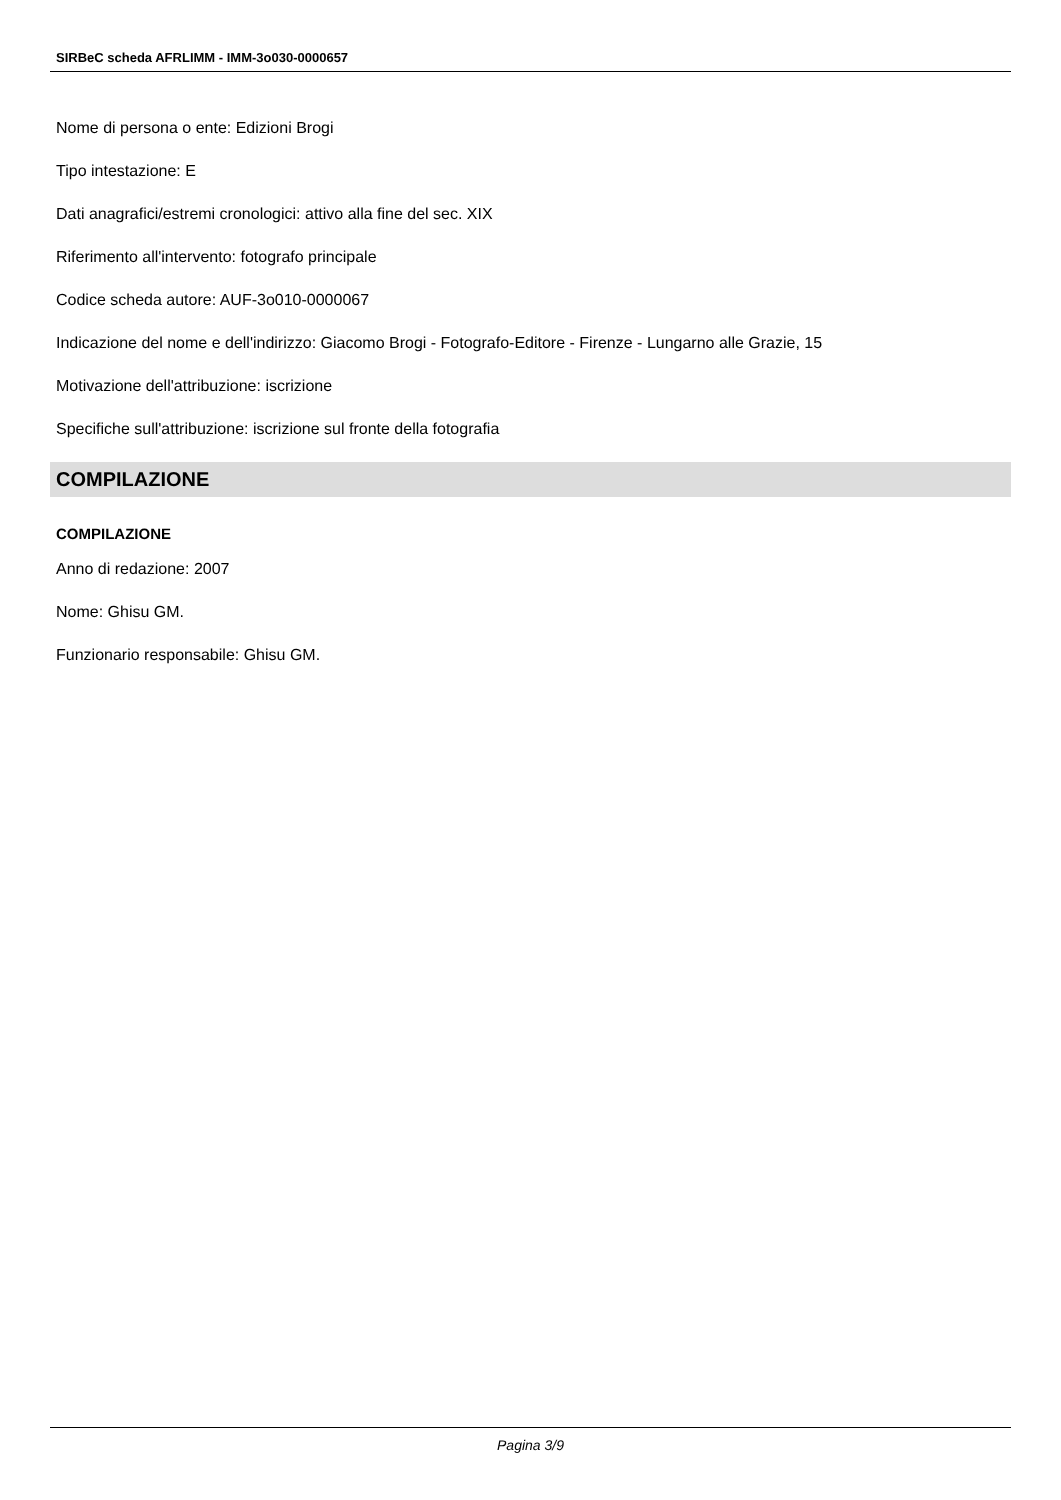SIRBeC scheda AFRLIMM - IMM-3o030-0000657
Nome di persona o ente: Edizioni Brogi
Tipo intestazione: E
Dati anagrafici/estremi cronologici: attivo alla fine del sec. XIX
Riferimento all'intervento: fotografo principale
Codice scheda autore: AUF-3o010-0000067
Indicazione del nome e dell'indirizzo: Giacomo Brogi - Fotografo-Editore - Firenze - Lungarno alle Grazie, 15
Motivazione dell'attribuzione: iscrizione
Specifiche sull'attribuzione: iscrizione sul fronte della fotografia
COMPILAZIONE
COMPILAZIONE
Anno di redazione: 2007
Nome: Ghisu GM.
Funzionario responsabile: Ghisu GM.
Pagina 3/9